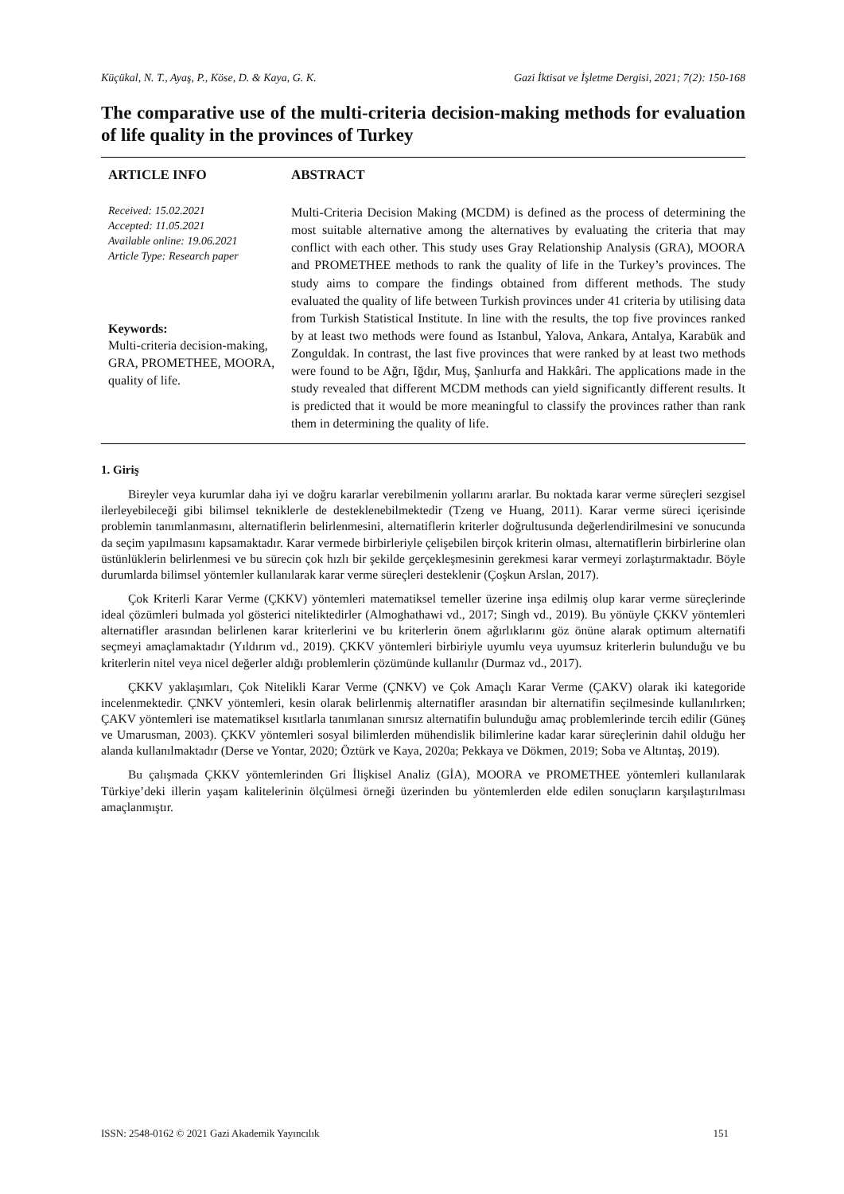Küçükal, N. T., Ayaş, P., Köse, D. & Kaya, G. K. Gazi İktisat ve İşletme Dergisi, 2021; 7(2): 150-168
The comparative use of the multi-criteria decision-making methods for evaluation of life quality in the provinces of Turkey
ARTICLE INFO
Received: 15.02.2021
Accepted: 11.05.2021
Available online: 19.06.2021
Article Type: Research paper
Keywords:
Multi-criteria decision-making, GRA, PROMETHEE, MOORA, quality of life.
ABSTRACT
Multi-Criteria Decision Making (MCDM) is defined as the process of determining the most suitable alternative among the alternatives by evaluating the criteria that may conflict with each other. This study uses Gray Relationship Analysis (GRA), MOORA and PROMETHEE methods to rank the quality of life in the Turkey’s provinces. The study aims to compare the findings obtained from different methods. The study evaluated the quality of life between Turkish provinces under 41 criteria by utilising data from Turkish Statistical Institute. In line with the results, the top five provinces ranked by at least two methods were found as Istanbul, Yalova, Ankara, Antalya, Karabük and Zonguldak. In contrast, the last five provinces that were ranked by at least two methods were found to be Ağrı, Iğdır, Muş, Şanlıurfa and Hakkâri. The applications made in the study revealed that different MCDM methods can yield significantly different results. It is predicted that it would be more meaningful to classify the provinces rather than rank them in determining the quality of life.
1. Giriş
Bireyler veya kurumlar daha iyi ve doğru kararlar verebilmenin yollarını ararlar. Bu noktada karar verme süreçleri sezgisel ilerleyebileceği gibi bilimsel tekniklerle de desteklenebilmektedir (Tzeng ve Huang, 2011). Karar verme süreci içerisinde problemin tanımlanmasını, alternatiflerin belirlenmesini, alternatiflerin kriterler doğrultusunda değerlendirilmesini ve sonucunda da seçim yapılmasını kapsamaktadır. Karar vermede birbirleriyle çelişebilen birçok kriterin olması, alternatiflerin birbirlerine olan üstünlüklerin belirlenmesi ve bu sürecin çok hızlı bir şekilde gerçekleşmesinin gerekmesi karar vermeyi zorlaştırmaktadır. Böyle durumlarda bilimsel yöntemler kullanılarak karar verme süreçleri desteklenir (Çoşkun Arslan, 2017).
Çok Kriterli Karar Verme (ÇKKV) yöntemleri matematiksel temeller üzerine inşa edilmiş olup karar verme süreçlerinde ideal çözümleri bulmada yol gösterici niteliktedirler (Almoghathawi vd., 2017; Singh vd., 2019). Bu yönüyle ÇKKV yöntemleri alternatifler arasından belirlenen karar kriterlerini ve bu kriterlerin önem ağırlıklarını göz önüne alarak optimum alternatifi seçmeyi amaçlamaktadır (Yıldırım vd., 2019). ÇKKV yöntemleri birbiriyle uyumlu veya uyumsuz kriterlerin bulunduğu ve bu kriterlerin nitel veya nicel değerler aldığı problemlerin çözümünde kullanılır (Durmaz vd., 2017).
ÇKKV yaklaşımları, Çok Nitelikli Karar Verme (ÇNKV) ve Çok Amaçlı Karar Verme (ÇAKV) olarak iki kategoride incelenmektedir. ÇNKV yöntemleri, kesin olarak belirlenmiş alternatifler arasından bir alternatifin seçilmesinde kullanılırken; ÇAKV yöntemleri ise matematiksel kısıtlarla tanımlanan sınırsız alternatifin bulunduğu amaç problemlerinde tercih edilir (Güneş ve Umarusman, 2003). ÇKKV yöntemleri sosyal bilimlerden mühendislik bilimlerine kadar karar süreçlerinin dahil olduğu her alanda kullanılmaktadır (Derse ve Yontar, 2020; Öztürk ve Kaya, 2020a; Pekkaya ve Dökmen, 2019; Soba ve Altıntaş, 2019).
Bu çalışmada ÇKKV yöntemlerinden Gri İlişkisel Analiz (GİA), MOORA ve PROMETHEE yöntemleri kullanılarak Türkiye’deki illerin yaşam kalitelerinin ölçülmesi örneği üzerinden bu yöntemlerden elde edilen sonuçların karşılaştırılması amaçlanmıştır.
ISSN: 2548-0162 © 2021 Gazi Akademik Yayıncılık 151